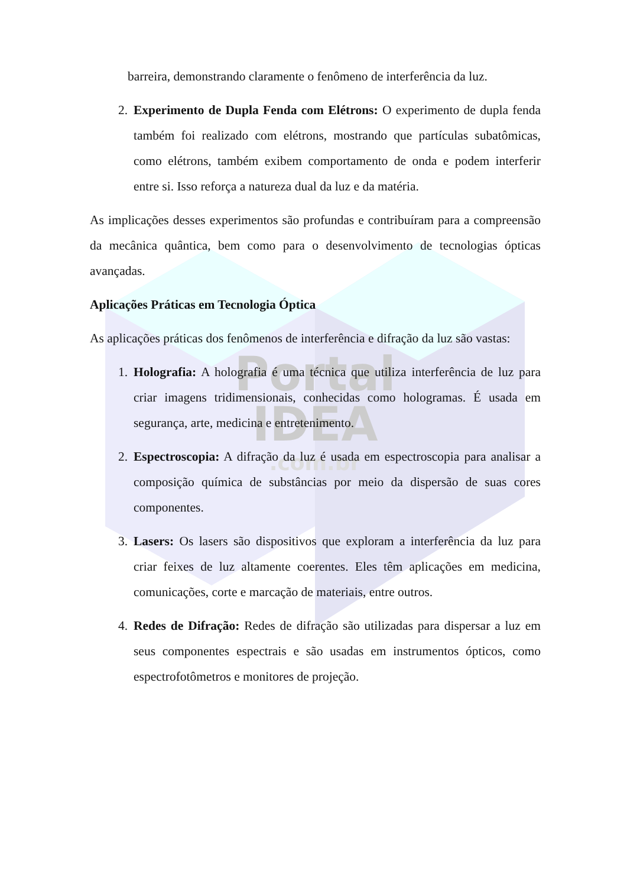Portal
IDEA
.com.br
barreira, demonstrando claramente o fenômeno de interferência da luz.
2. Experimento de Dupla Fenda com Elétrons: O experimento de dupla fenda também foi realizado com elétrons, mostrando que partículas subatômicas, como elétrons, também exibem comportamento de onda e podem interferir entre si. Isso reforça a natureza dual da luz e da matéria.
As implicações desses experimentos são profundas e contribuíram para a compreensão da mecânica quântica, bem como para o desenvolvimento de tecnologias ópticas avançadas.
Aplicações Práticas em Tecnologia Óptica
As aplicações práticas dos fenômenos de interferência e difração da luz são vastas:
1. Holografia: A holografia é uma técnica que utiliza interferência de luz para criar imagens tridimensionais, conhecidas como hologramas. É usada em segurança, arte, medicina e entretenimento.
2. Espectroscopia: A difração da luz é usada em espectroscopia para analisar a composição química de substâncias por meio da dispersão de suas cores componentes.
3. Lasers: Os lasers são dispositivos que exploram a interferência da luz para criar feixes de luz altamente coerentes. Eles têm aplicações em medicina, comunicações, corte e marcação de materiais, entre outros.
4. Redes de Difração: Redes de difração são utilizadas para dispersar a luz em seus componentes espectrais e são usadas em instrumentos ópticos, como espectrofotômetros e monitores de projeção.